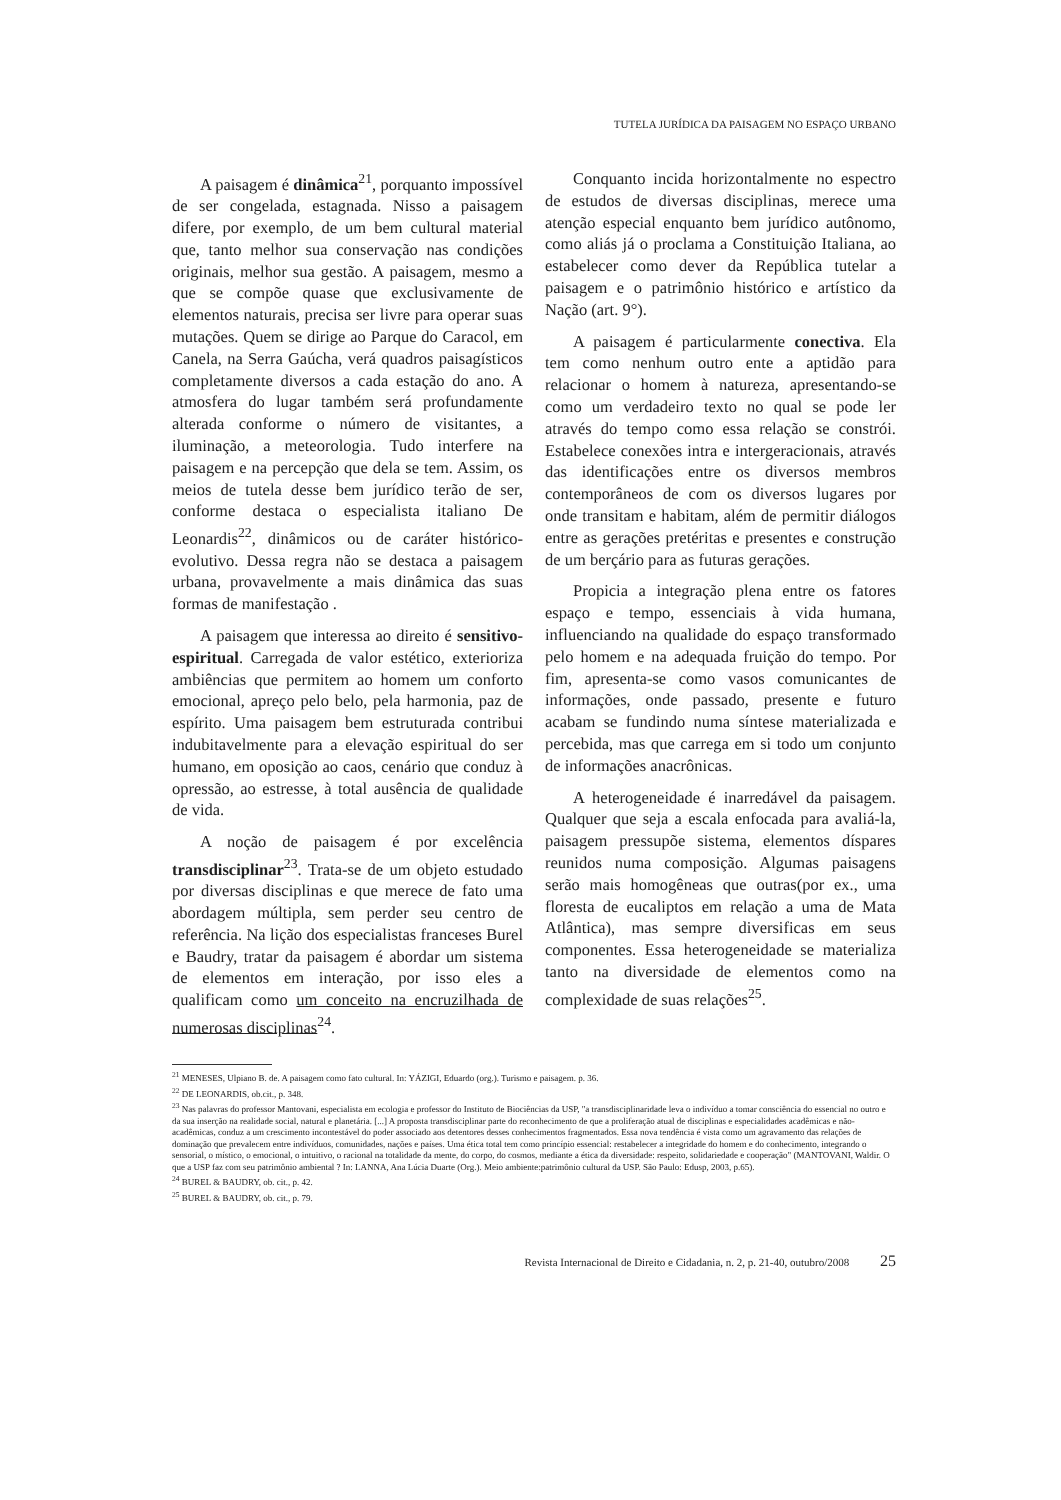TUTELA JURÍDICA DA PAISAGEM NO ESPAÇO URBANO
A paisagem é dinâmica<sup>21</sup>, porquanto impossível de ser congelada, estagnada. Nisso a paisagem difere, por exemplo, de um bem cultural material que, tanto melhor sua conservação nas condições originais, melhor sua gestão. A paisagem, mesmo a que se compõe quase que exclusivamente de elementos naturais, precisa ser livre para operar suas mutações. Quem se dirige ao Parque do Caracol, em Canela, na Serra Gaúcha, verá quadros paisagísticos completamente diversos a cada estação do ano. A atmosfera do lugar também será profundamente alterada conforme o número de visitantes, a iluminação, a meteorologia. Tudo interfere na paisagem e na percepção que dela se tem. Assim, os meios de tutela desse bem jurídico terão de ser, conforme destaca o especialista italiano De Leonardis<sup>22</sup>, dinâmicos ou de caráter histórico-evolutivo. Dessa regra não se destaca a paisagem urbana, provavelmente a mais dinâmica das suas formas de manifestação .
A paisagem que interessa ao direito é sensitivo-espiritual. Carregada de valor estético, exterioriza ambiências que permitem ao homem um conforto emocional, apreço pelo belo, pela harmonia, paz de espírito. Uma paisagem bem estruturada contribui indubitavelmente para a elevação espiritual do ser humano, em oposição ao caos, cenário que conduz à opressão, ao estresse, à total ausência de qualidade de vida.
A noção de paisagem é por excelência transdisciplinar<sup>23</sup>. Trata-se de um objeto estudado por diversas disciplinas e que merece de fato uma abordagem múltipla, sem perder seu centro de referência. Na lição dos especialistas franceses Burel e Baudry, tratar da paisagem é abordar um sistema de elementos em interação, por isso eles a qualificam como um conceito na encruzilhada de numerosas disciplinas<sup>24</sup>.
Conquanto incida horizontalmente no espectro de estudos de diversas disciplinas, merece uma atenção especial enquanto bem jurídico autônomo, como aliás já o proclama a Constituição Italiana, ao estabelecer como dever da República tutelar a paisagem e o patrimônio histórico e artístico da Nação (art. 9°).
A paisagem é particularmente conectiva. Ela tem como nenhum outro ente a aptidão para relacionar o homem à natureza, apresentando-se como um verdadeiro texto no qual se pode ler através do tempo como essa relação se constrói. Estabelece conexões intra e intergeracionais, através das identificações entre os diversos membros contemporâneos de com os diversos lugares por onde transitam e habitam, além de permitir diálogos entre as gerações pretéritas e presentes e construção de um berçário para as futuras gerações.
Propicia a integração plena entre os fatores espaço e tempo, essenciais à vida humana, influenciando na qualidade do espaço transformado pelo homem e na adequada fruição do tempo. Por fim, apresenta-se como vasos comunicantes de informações, onde passado, presente e futuro acabam se fundindo numa síntese materializada e percebida, mas que carrega em si todo um conjunto de informações anacrônicas.
A heterogeneidade é inarredável da paisagem. Qualquer que seja a escala enfocada para avaliá-la, paisagem pressupõe sistema, elementos díspares reunidos numa composição. Algumas paisagens serão mais homogêneas que outras(por ex., uma floresta de eucaliptos em relação a uma de Mata Atlântica), mas sempre diversificas em seus componentes. Essa heterogeneidade se materializa tanto na diversidade de elementos como na complexidade de suas relações<sup>25</sup>.
<sup>21</sup> MENESES, Ulpiano B. de. A paisagem como fato cultural. In: YÁZIGI, Eduardo (org.). Turismo e paisagem. p. 36.
<sup>22</sup> DE LEONARDIS, ob.cit., p. 348.
<sup>23</sup> Nas palavras do professor Mantovani, especialista em ecologia e professor do Instituto de Biociências da USP, "a transdisciplinaridade leva o indivíduo a tomar consciência do essencial no outro e da sua inserção na realidade social, natural e planetária. [...] A proposta transdisciplinar parte do reconhecimento de que a proliferação atual de disciplinas e especialidades acadêmicas e não-acadêmicas, conduz a um crescimento incontestável do poder associado aos detentores desses conhecimentos fragmentados. Essa nova tendência é vista como um agravamento das relações de dominação que prevalecem entre indivíduos, comunidades, nações e países. Uma ética total tem como princípio essencial: restabelecer a integridade do homem e do conhecimento, integrando o sensorial, o místico, o emocional, o intuitivo, o racional na totalidade da mente, do corpo, do cosmos, mediante a ética da diversidade: respeito, solidariedade e cooperação" (MANTOVANI, Waldir. O que a USP faz com seu patrimônio ambiental ? In: LANNA, Ana Lúcia Duarte (Org.). Meio ambiente:patrimônio cultural da USP. São Paulo: Edusp, 2003, p.65).
<sup>24</sup> BUREL & BAUDRY, ob. cit., p. 42.
<sup>25</sup> BUREL & BAUDRY, ob. cit., p. 79.
Revista Internacional de Direito e Cidadania, n. 2, p. 21-40, outubro/2008 25